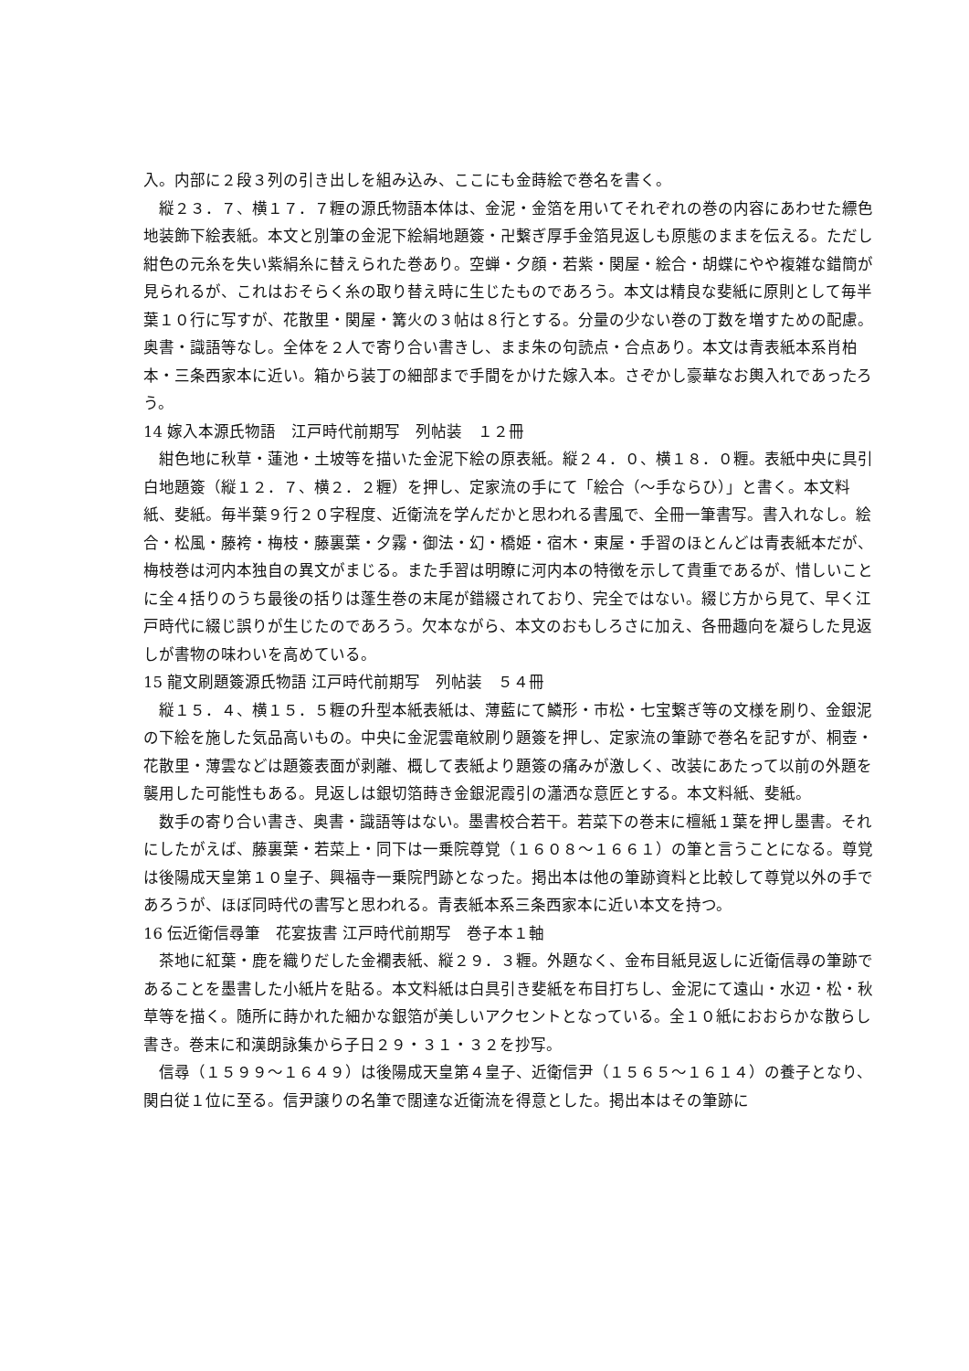入。内部に２段３列の引き出しを組み込み、ここにも金蒔絵で巻名を書く。
縦２３．７、横１７．７糎の源氏物語本体は、金泥・金箔を用いてそれぞれの巻の内容にあわせた縹色地装飾下絵表紙。本文と別筆の金泥下絵絹地題簽・卍繋ぎ厚手金箔見返しも原態のままを伝える。ただし紺色の元糸を失い紫絹糸に替えられた巻あり。空蝉・夕顔・若紫・関屋・絵合・胡蝶にやや複雑な錯簡が見られるが、これはおそらく糸の取り替え時に生じたものであろう。本文は精良な斐紙に原則として毎半葉１０行に写すが、花散里・関屋・篝火の３帖は８行とする。分量の少ない巻の丁数を増すための配慮。奥書・識語等なし。全体を２人で寄り合い書きし、まま朱の句読点・合点あり。本文は青表紙本系肖柏本・三条西家本に近い。箱から装丁の細部まで手間をかけた嫁入本。さぞかし豪華なお輿入れであったろう。
14 嫁入本源氏物語　江戸時代前期写　列帖装　１２冊
紺色地に秋草・蓮池・土坡等を描いた金泥下絵の原表紙。縦２４．０、横１８．０糎。表紙中央に具引白地題簽（縦１２．７、横２．２糎）を押し、定家流の手にて「絵合（～手ならひ）」と書く。本文料紙、斐紙。毎半葉９行２０字程度、近衛流を学んだかと思われる書風で、全冊一筆書写。書入れなし。絵合・松風・藤袴・梅枝・藤裏葉・夕霧・御法・幻・橋姫・宿木・東屋・手習のほとんどは青表紙本だが、梅枝巻は河内本独自の異文がまじる。また手習は明瞭に河内本の特徴を示して貴重であるが、惜しいことに全４括りのうち最後の括りは蓬生巻の末尾が錯綴されており、完全ではない。綴じ方から見て、早く江戸時代に綴じ誤りが生じたのであろう。欠本ながら、本文のおもしろさに加え、各冊趣向を凝らした見返しが書物の味わいを高めている。
15 龍文刷題簽源氏物語 江戸時代前期写　列帖装　５４冊
縦１５．４、横１５．５糎の升型本紙表紙は、薄藍にて鱗形・市松・七宝繋ぎ等の文様を刷り、金銀泥の下絵を施した気品高いもの。中央に金泥雲竜紋刷り題簽を押し、定家流の筆跡で巻名を記すが、桐壺・花散里・薄雲などは題簽表面が剥離、概して表紙より題簽の痛みが激しく、改装にあたって以前の外題を襲用した可能性もある。見返しは銀切箔蒔き金銀泥霞引の瀟洒な意匠とする。本文料紙、斐紙。
数手の寄り合い書き、奥書・識語等はない。墨書校合若干。若菜下の巻末に檀紙１葉を押し墨書。それにしたがえば、藤裏葉・若菜上・同下は一乗院尊覚（１６０８～１６６１）の筆と言うことになる。尊覚は後陽成天皇第１０皇子、興福寺一乗院門跡となった。掲出本は他の筆跡資料と比較して尊覚以外の手であろうが、ほぼ同時代の書写と思われる。青表紙本系三条西家本に近い本文を持つ。
16 伝近衛信尋筆　花宴抜書 江戸時代前期写　巻子本１軸
茶地に紅葉・鹿を織りだした金襴表紙、縦２９．３糎。外題なく、金布目紙見返しに近衛信尋の筆跡であることを墨書した小紙片を貼る。本文料紙は白具引き斐紙を布目打ちし、金泥にて遠山・水辺・松・秋草等を描く。随所に蒔かれた細かな銀箔が美しいアクセントとなっている。全１０紙におおらかな散らし書き。巻末に和漢朗詠集から子日２９・３１・３２を抄写。
信尋（１５９９～１６４９）は後陽成天皇第４皇子、近衛信尹（１５６５～１６１４）の養子となり、関白従１位に至る。信尹譲りの名筆で闊達な近衛流を得意とした。掲出本はその筆跡に